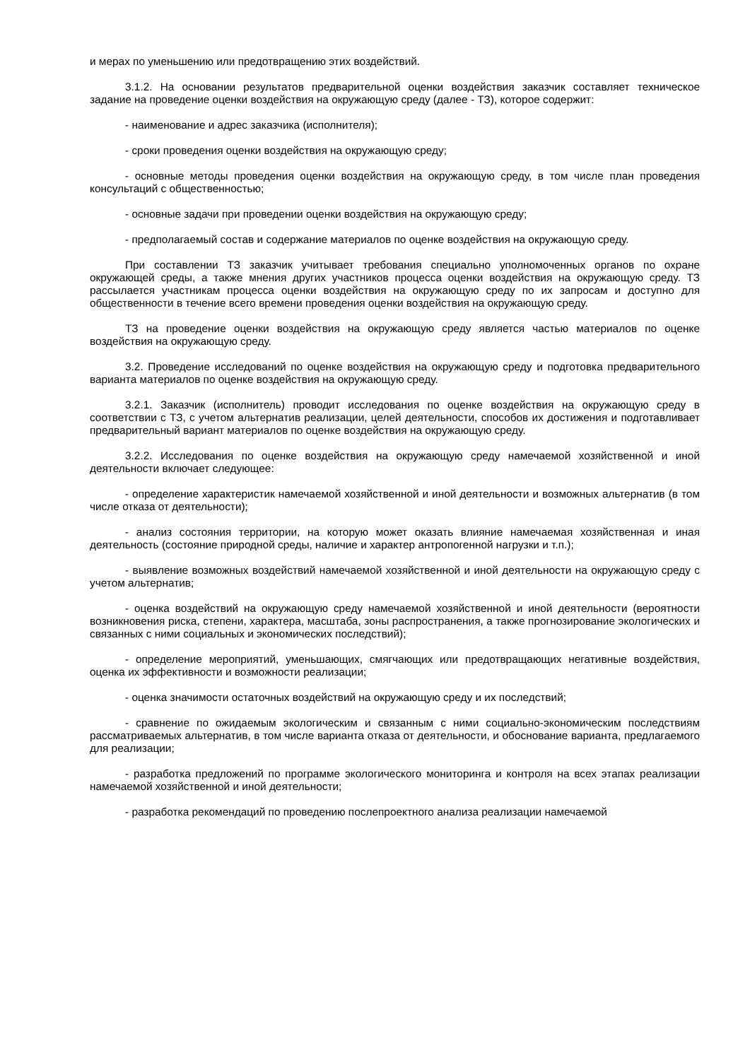и мерах по уменьшению или предотвращению этих воздействий.
3.1.2. На основании результатов предварительной оценки воздействия заказчик составляет техническое задание на проведение оценки воздействия на окружающую среду (далее - ТЗ), которое содержит:
- наименование и адрес заказчика (исполнителя);
- сроки проведения оценки воздействия на окружающую среду;
- основные методы проведения оценки воздействия на окружающую среду, в том числе план проведения консультаций с общественностью;
- основные задачи при проведении оценки воздействия на окружающую среду;
- предполагаемый состав и содержание материалов по оценке воздействия на окружающую среду.
При составлении ТЗ заказчик учитывает требования специально уполномоченных органов по охране окружающей среды, а также мнения других участников процесса оценки воздействия на окружающую среду. ТЗ рассылается участникам процесса оценки воздействия на окружающую среду по их запросам и доступно для общественности в течение всего времени проведения оценки воздействия на окружающую среду.
ТЗ на проведение оценки воздействия на окружающую среду является частью материалов по оценке воздействия на окружающую среду.
3.2. Проведение исследований по оценке воздействия на окружающую среду и подготовка предварительного варианта материалов по оценке воздействия на окружающую среду.
3.2.1. Заказчик (исполнитель) проводит исследования по оценке воздействия на окружающую среду в соответствии с ТЗ, с учетом альтернатив реализации, целей деятельности, способов их достижения и подготавливает предварительный вариант материалов по оценке воздействия на окружающую среду.
3.2.2. Исследования по оценке воздействия на окружающую среду намечаемой хозяйственной и иной деятельности включает следующее:
- определение характеристик намечаемой хозяйственной и иной деятельности и возможных альтернатив (в том числе отказа от деятельности);
- анализ состояния территории, на которую может оказать влияние намечаемая хозяйственная и иная деятельность (состояние природной среды, наличие и характер антропогенной нагрузки и т.п.);
- выявление возможных воздействий намечаемой хозяйственной и иной деятельности на окружающую среду с учетом альтернатив;
- оценка воздействий на окружающую среду намечаемой хозяйственной и иной деятельности (вероятности возникновения риска, степени, характера, масштаба, зоны распространения, а также прогнозирование экологических и связанных с ними социальных и экономических последствий);
- определение мероприятий, уменьшающих, смягчающих или предотвращающих негативные воздействия, оценка их эффективности и возможности реализации;
- оценка значимости остаточных воздействий на окружающую среду и их последствий;
- сравнение по ожидаемым экологическим и связанным с ними социально-экономическим последствиям рассматриваемых альтернатив, в том числе варианта отказа от деятельности, и обоснование варианта, предлагаемого для реализации;
- разработка предложений по программе экологического мониторинга и контроля на всех этапах реализации намечаемой хозяйственной и иной деятельности;
- разработка рекомендаций по проведению послепроектного анализа реализации намечаемой